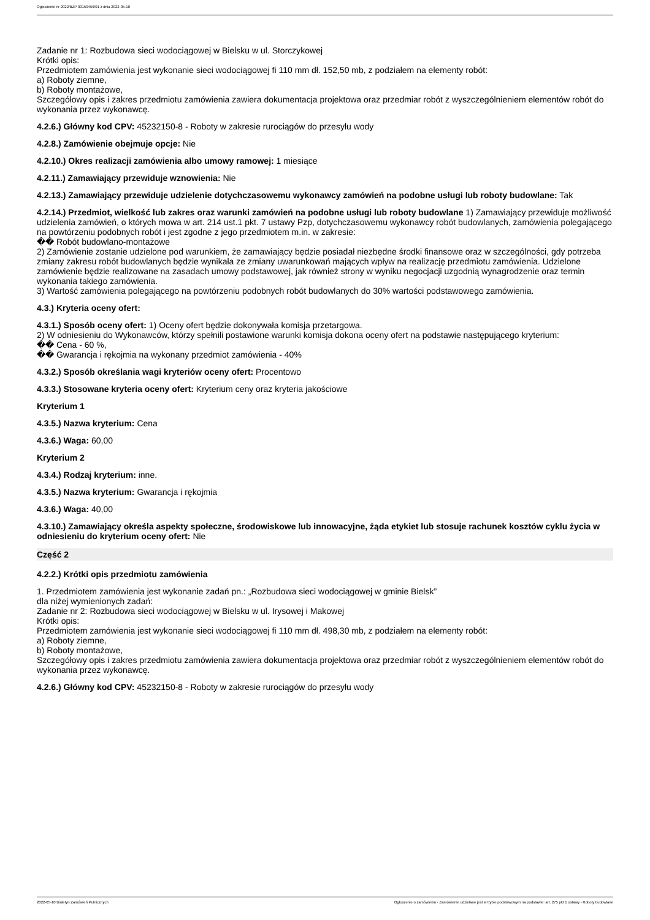Ogłoszenie nr 2022/BZP 00150459/01 z dnia 2022-05-10
Zadanie nr 1: Rozbudowa sieci wodociągowej w Bielsku w ul. Storczykowej
Krótki opis:
Przedmiotem zamówienia jest wykonanie sieci wodociągowej fi 110 mm dł. 152,50 mb, z podziałem na elementy robót:
a) Roboty ziemne,
b) Roboty montażowe,
Szczegółowy opis i zakres przedmiotu zamówienia zawiera dokumentacja projektowa oraz przedmiar robót z wyszczególnieniem elementów robót do wykonania przez wykonawcę.
4.2.6.) Główny kod CPV: 45232150-8 - Roboty w zakresie rurociągów do przesyłu wody
4.2.8.) Zamówienie obejmuje opcje: Nie
4.2.10.) Okres realizacji zamówienia albo umowy ramowej: 1 miesiące
4.2.11.) Zamawiający przewiduje wznowienia: Nie
4.2.13.) Zamawiający przewiduje udzielenie dotychczasowemu wykonawcy zamówień na podobne usługi lub roboty budowlane: Tak
4.2.14.) Przedmiot, wielkość lub zakres oraz warunki zamówień na podobne usługi lub roboty budowlane 1) Zamawiający przewiduje możliwość udzielenia zamówień, o których mowa w art. 214 ust.1 pkt. 7 ustawy Pzp, dotychczasowemu wykonawcy robót budowlanych, zamówienia polegającego na powtórzeniu podobnych robót i jest zgodne z jego przedmiotem m.in. w zakresie:
�� Robót budowlano-montażowe
2) Zamówienie zostanie udzielone pod warunkiem, że zamawiający będzie posiadał niezbędne środki finansowe oraz w szczególności, gdy potrzeba zmiany zakresu robót budowlanych będzie wynikała ze zmiany uwarunkowań mających wpływ na realizację przedmiotu zamówienia. Udzielone zamówienie będzie realizowane na zasadach umowy podstawowej, jak również strony w wyniku negocjacji uzgodnią wynagrodzenie oraz termin wykonania takiego zamówienia.
3) Wartość zamówienia polegającego na powtórzeniu podobnych robót budowlanych do 30% wartości podstawowego zamówienia.
4.3.) Kryteria oceny ofert:
4.3.1.) Sposób oceny ofert: 1) Oceny ofert będzie dokonywała komisja przetargowa.
2) W odniesieniu do Wykonawców, którzy spełnili postawione warunki komisja dokona oceny ofert na podstawie następującego kryterium:
�� Cena - 60 %,
�� Gwarancja i rękojmia na wykonany przedmiot zamówienia - 40%
4.3.2.) Sposób określania wagi kryteriów oceny ofert: Procentowo
4.3.3.) Stosowane kryteria oceny ofert: Kryterium ceny oraz kryteria jakościowe
Kryterium 1
4.3.5.) Nazwa kryterium: Cena
4.3.6.) Waga: 60,00
Kryterium 2
4.3.4.) Rodzaj kryterium: inne.
4.3.5.) Nazwa kryterium: Gwarancja i rękojmia
4.3.6.) Waga: 40,00
4.3.10.) Zamawiający określa aspekty społeczne, środowiskowe lub innowacyjne, żąda etykiet lub stosuje rachunek kosztów cyklu życia w odniesieniu do kryterium oceny ofert: Nie
Część 2
4.2.2.) Krótki opis przedmiotu zamówienia
1. Przedmiotem zamówienia jest wykonanie zadań pn.: „Rozbudowa sieci wodociągowej w gminie Bielsk”
dla niżej wymienionych zadań:
Zadanie nr 2: Rozbudowa sieci wodociągowej w Bielsku w ul. Irysowej i Makowej
Krótki opis:
Przedmiotem zamówienia jest wykonanie sieci wodociągowej fi 110 mm dł. 498,30 mb, z podziałem na elementy robót:
a) Roboty ziemne,
b) Roboty montażowe,
Szczegółowy opis i zakres przedmiotu zamówienia zawiera dokumentacja projektowa oraz przedmiar robót z wyszczególnieniem elementów robót do wykonania przez wykonawcę.
4.2.6.) Główny kod CPV: 45232150-8 - Roboty w zakresie rurociągów do przesyłu wody
2022-05-10 Biuletyn Zamówień Publicznych Ogłoszenie o zamówieniu - Zamówienie udzielane jest w trybie podstawowym na podstawie: art. 275 pkt 1 ustawy - Roboty budowlane